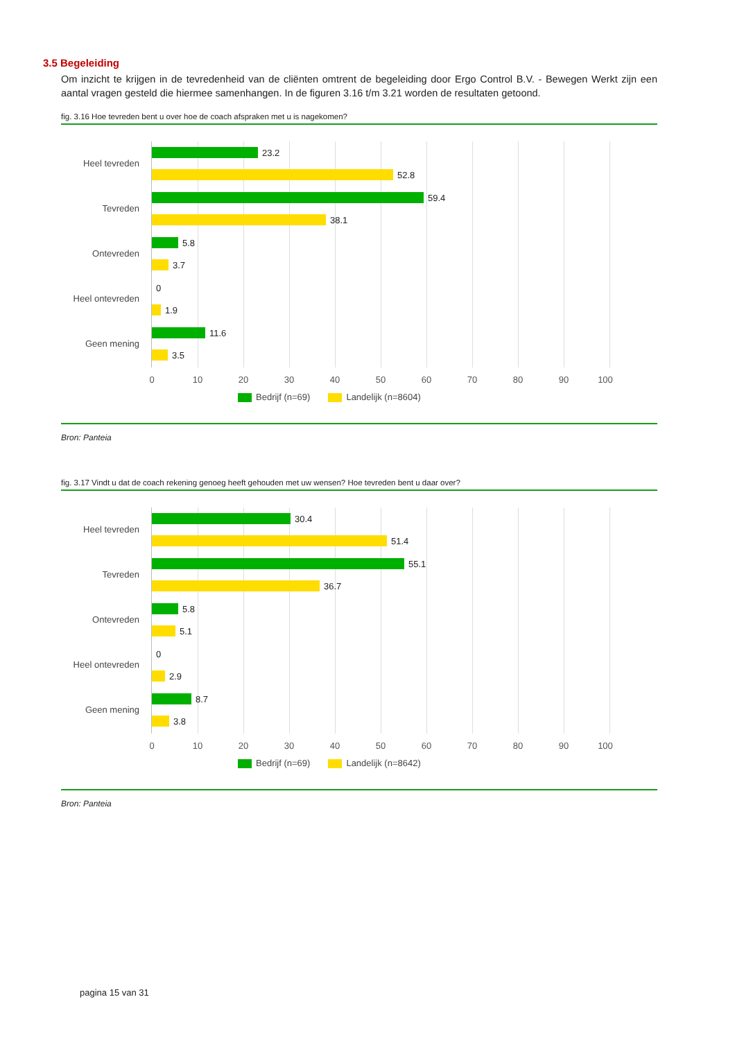3.5 Begeleiding
Om inzicht te krijgen in de tevredenheid van de cliënten omtrent de begeleiding door Ergo Control B.V. - Bewegen Werkt zijn een aantal vragen gesteld die hiermee samenhangen. In de figuren 3.16 t/m 3.21 worden de resultaten getoond.
fig. 3.16 Hoe tevreden bent u over hoe de coach afspraken met u is nagekomen?
Heel tevreden
23.2
52.8
Tevreden
59.4
38.1
Ontevreden
5.8
3.7
Heel ontevreden
0
1.9
Geen mening
11.6
3.5
0 10 20 30 40 50 60 70 80 90 100
Bedrijf (n=69) Landelijk (n=8604)
Bron: Panteia
fig. 3.17 Vindt u dat de coach rekening genoeg heeft gehouden met uw wensen? Hoe tevreden bent u daar over?
Heel tevreden
30.4
51.4
Tevreden
55.1
36.7
Ontevreden
5.8
5.1
Heel ontevreden
0
2.9
Geen mening
8.7
3.8
0 10 20 30 40 50 60 70 80 90 100
Bedrijf (n=69) Landelijk (n=8642)
Bron: Panteia
pagina 15 van 31